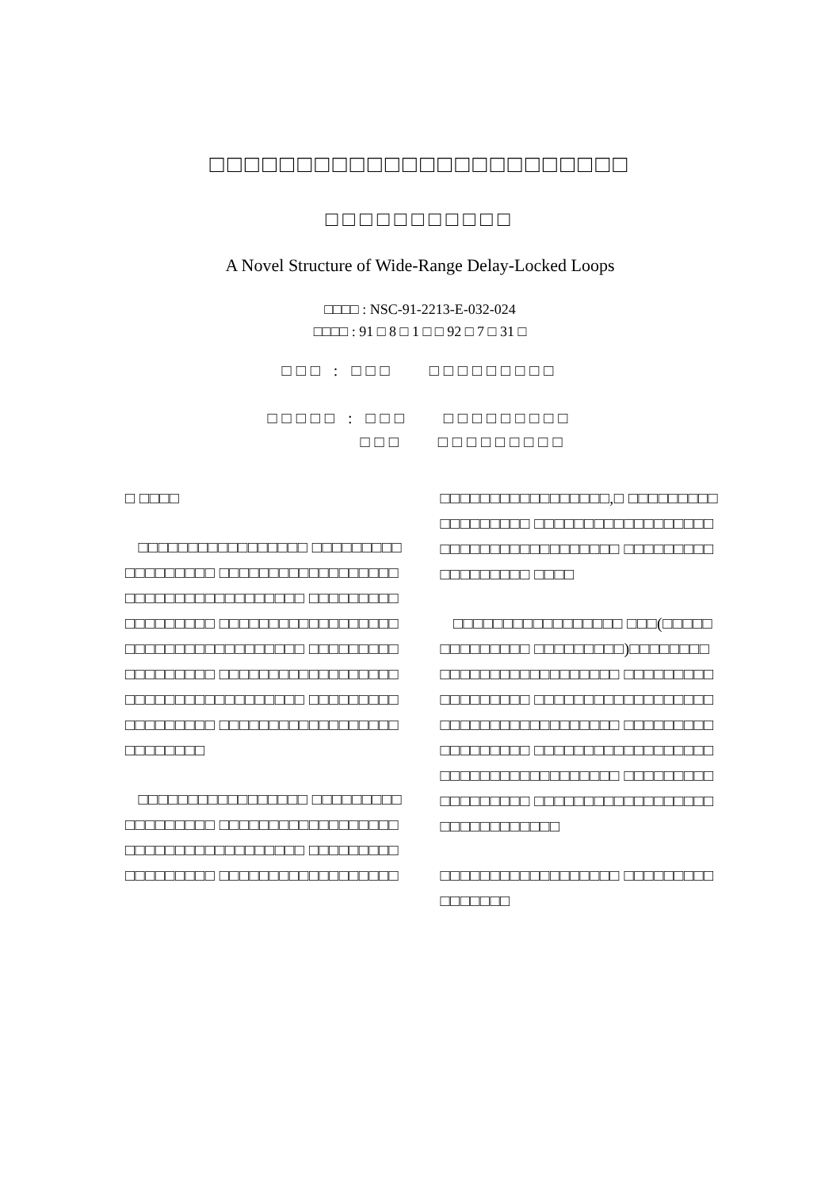□□□□□□□□□□□□□□□□□□□□□□□□
□□□□□□□□□□□
A Novel Structure of Wide-Range Delay-Locked Loops
□□□□ : NSC-91-2213-E-032-024
□□□□ : 91 □ 8 □ 1 □ □ 92 □ 7 □ 31 □
□□□ : □□□ □□□□□□□□□
□□□□□ : □□□ □□□□□□□□□
□□□ □□□□□□□□□
□ □□□□
□□□□□□□□□□□□□□□□□ □□□□□□□□□□□□□□□□□□ □□□□□□□□□□□□□□□□□□ □□□□□□□□□□□□□□□□□□ □□□□□□□□□□□□□□□□□□ □□□□□□□□□□□□□□□□□□ □□□□□□□□□□□□□□□□□□ □□□□□□□□□□□□□□□□□□ □□□□□□□□□□□□□□□□□□ □□□□□□□□□□□□□□□□□□ □□□□□□□□□□□□□□□□□□ □□□□□□□□□□□□□□□□□□ □□□□□□□□
□□□□□□□□□□□□□□□□□ □□□□□□□□□□□□□□□□□□ □□□□□□□□□□□□□□□□□□ □□□□□□□□□□□□□□□□□□ □□□□□□□□□□□□□□□□□□ □□□□□□□□□□□□□□□□□□
□□□□□□□□□□□□□□□□□,□ □□□□□□□□□□□□□□□□□□ □□□□□□□□□□□□□□□□□□ □□□□□□□□□□□□□□□□□□ □□□□□□□□□□□□□□□□□□ □□□□
□□□□□□□□□□□□□□□□□ □□□(□□□□□□□□□□□□□□ □□□□□□□□□)□□□□□□□□ □□□□□□□□□□□□□□□□□□ □□□□□□□□□□□□□□□□□□ □□□□□□□□□□□□□□□□□□ □□□□□□□□□□□□□□□□□□ □□□□□□□□□□□□□□□□□□ □□□□□□□□□□□□□□□□□□ □□□□□□□□□□□□□□□□□□ □□□□□□□□□□□□□□□□□□ □□□□□□□□□□□□□□□□□□ □□□□□□□□□□□□
□□□□□□□□□□□□□□□□□□ □□□□□□□□□□□□□□□□